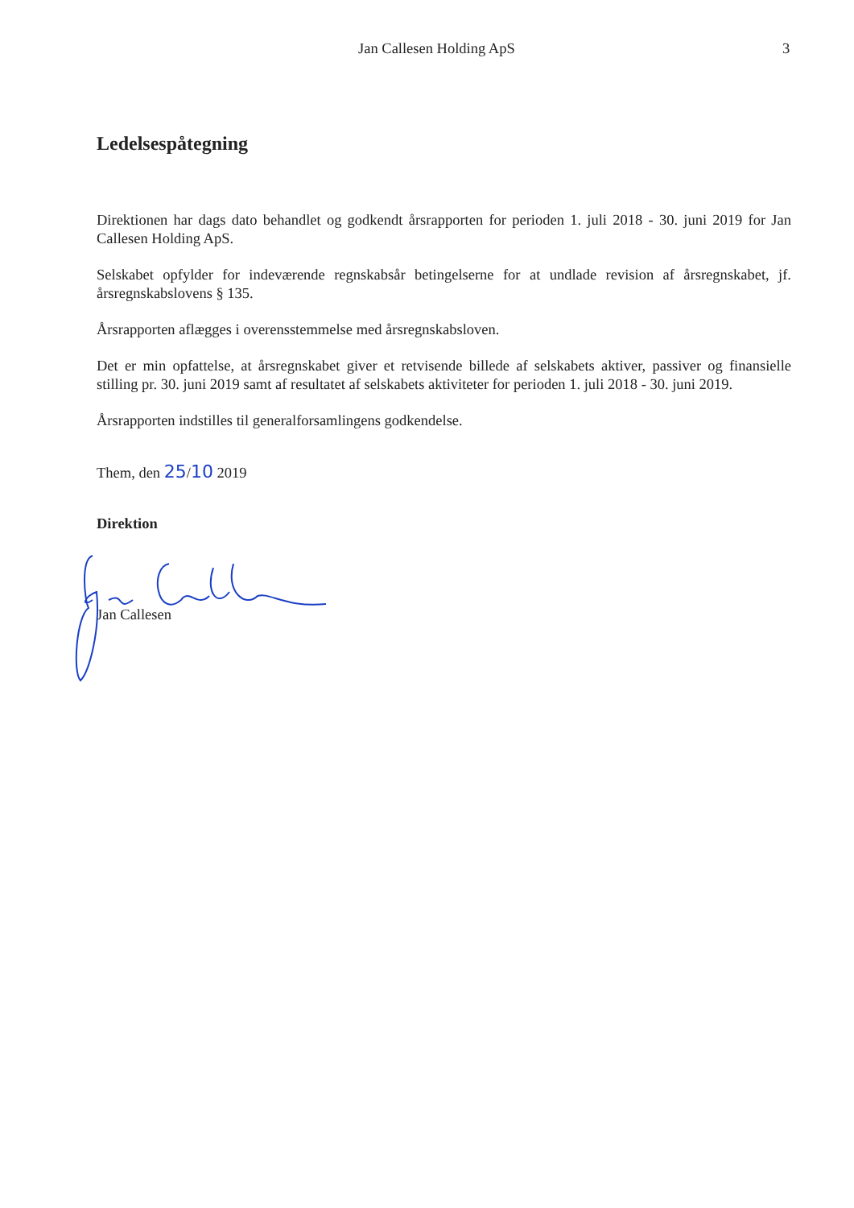Jan Callesen Holding ApS 3
Ledelsespåtegning
Direktionen har dags dato behandlet og godkendt årsrapporten for perioden 1. juli 2018 - 30. juni 2019 for Jan Callesen Holding ApS.
Selskabet opfylder for indeværende regnskabsår betingelserne for at undlade revision af årsregnskabet, jf. årsregnskabslovens § 135.
Årsrapporten aflægges i overensstemmelse med årsregnskabsloven.
Det er min opfattelse, at årsregnskabet giver et retvisende billede af selskabets aktiver, passiver og finansielle stilling pr. 30. juni 2019 samt af resultatet af selskabets aktiviteter for perioden 1. juli 2018 - 30. juni 2019.
Årsrapporten indstilles til generalforsamlingens godkendelse.
Them, den 25/10 2019
Direktion
Jan Callesen